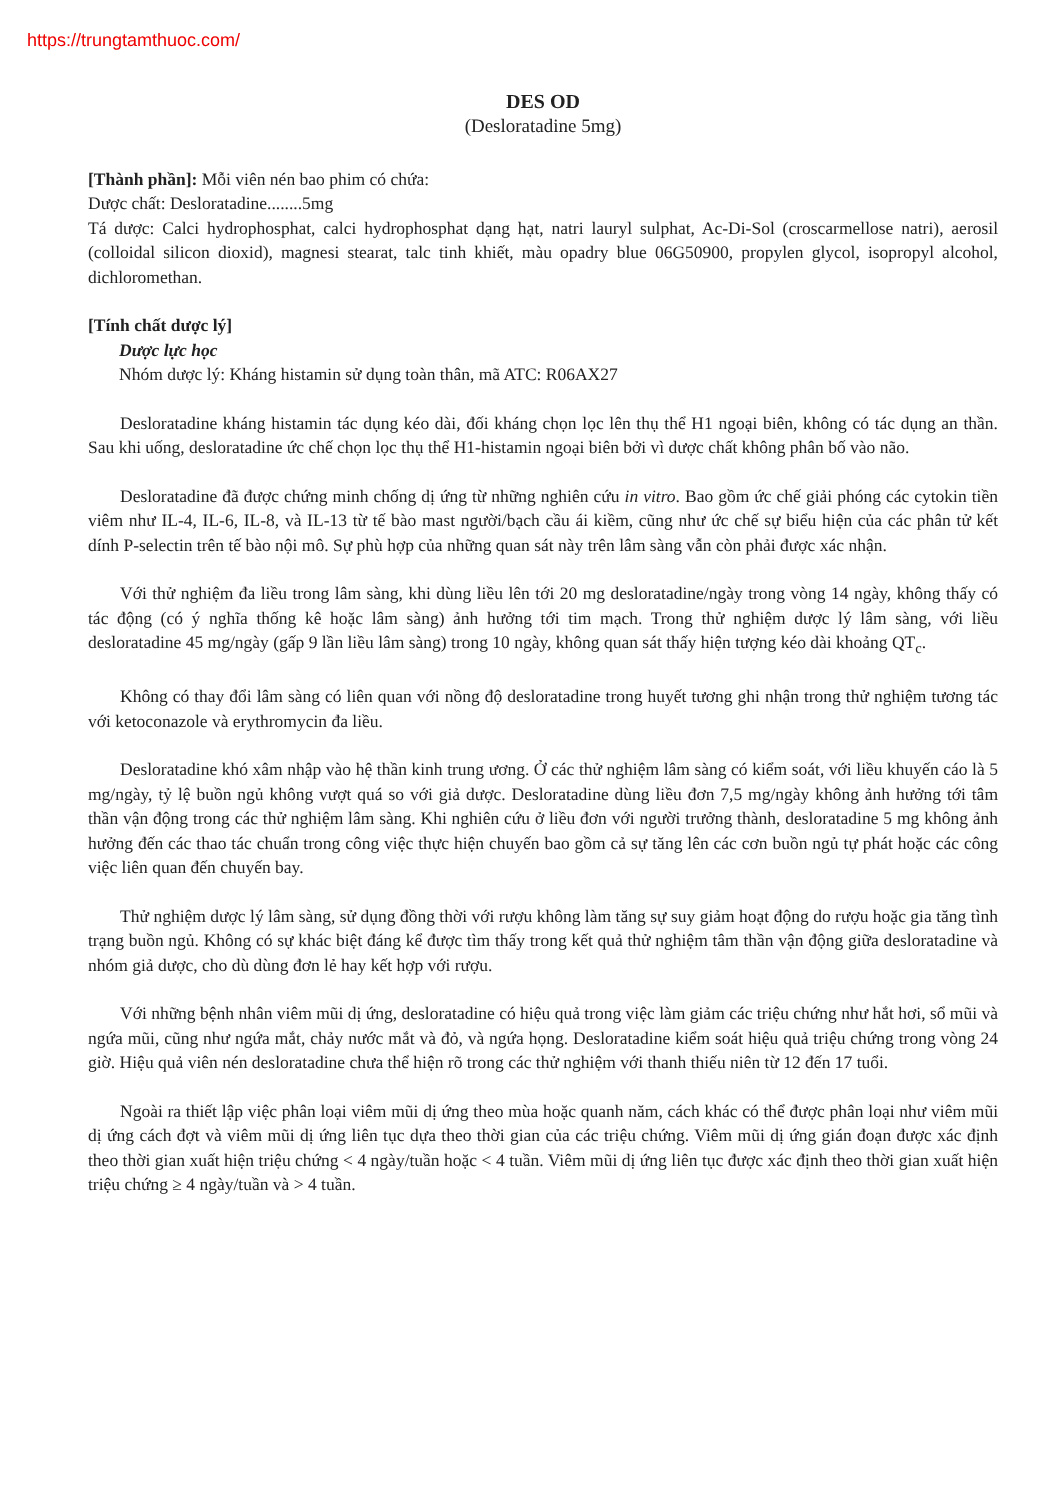https://trungtamthuoc.com/
DES OD
(Desloratadine 5mg)
[Thành phần]: Mỗi viên nén bao phim có chứa:
Dược chất: Desloratadine........5mg
Tá dược: Calci hydrophosphat, calci hydrophosphat dạng hạt, natri lauryl sulphat, Ac-Di-Sol (croscarmellose natri), aerosil (colloidal silicon dioxid), magnesi stearat, talc tinh khiết, màu opadry blue 06G50900, propylen glycol, isopropyl alcohol, dichloromethan.
[Tính chất dược lý]
Dược lực học
Nhóm dược lý: Kháng histamin sử dụng toàn thân, mã ATC: R06AX27
Desloratadine kháng histamin tác dụng kéo dài, đối kháng chọn lọc lên thụ thể H1 ngoại biên, không có tác dụng an thần. Sau khi uống, desloratadine ức chế chọn lọc thụ thể H1-histamin ngoại biên bởi vì dược chất không phân bố vào não.
Desloratadine đã được chứng minh chống dị ứng từ những nghiên cứu in vitro. Bao gồm ức chế giải phóng các cytokin tiền viêm như IL-4, IL-6, IL-8, và IL-13 từ tế bào mast người/bạch cầu ái kiềm, cũng như ức chế sự biểu hiện của các phân tử kết dính P-selectin trên tế bào nội mô. Sự phù hợp của những quan sát này trên lâm sàng vẫn còn phải được xác nhận.
Với thử nghiệm đa liều trong lâm sàng, khi dùng liều lên tới 20 mg desloratadine/ngày trong vòng 14 ngày, không thấy có tác động (có ý nghĩa thống kê hoặc lâm sàng) ảnh hưởng tới tim mạch. Trong thử nghiệm dược lý lâm sàng, với liều desloratadine 45 mg/ngày (gấp 9 lần liều lâm sàng) trong 10 ngày, không quan sát thấy hiện tượng kéo dài khoảng QT<sub>c</sub>.
Không có thay đổi lâm sàng có liên quan với nồng độ desloratadine trong huyết tương ghi nhận trong thử nghiệm tương tác với ketoconazole và erythromycin đa liều.
Desloratadine khó xâm nhập vào hệ thần kinh trung ương. Ở các thử nghiệm lâm sàng có kiểm soát, với liều khuyến cáo là 5 mg/ngày, tỷ lệ buồn ngủ không vượt quá so với giả dược. Desloratadine dùng liều đơn 7,5 mg/ngày không ảnh hưởng tới tâm thần vận động trong các thử nghiệm lâm sàng. Khi nghiên cứu ở liều đơn với người trưởng thành, desloratadine 5 mg không ảnh hưởng đến các thao tác chuẩn trong công việc thực hiện chuyến bao gồm cả sự tăng lên các cơn buồn ngủ tự phát hoặc các công việc liên quan đến chuyến bay.
Thử nghiệm dược lý lâm sàng, sử dụng đồng thời với rượu không làm tăng sự suy giảm hoạt động do rượu hoặc gia tăng tình trạng buồn ngủ. Không có sự khác biệt đáng kể được tìm thấy trong kết quả thử nghiệm tâm thần vận động giữa desloratadine và nhóm giả dược, cho dù dùng đơn lẻ hay kết hợp với rượu.
Với những bệnh nhân viêm mũi dị ứng, desloratadine có hiệu quả trong việc làm giảm các triệu chứng như hắt hơi, sổ mũi và ngứa mũi, cũng như ngứa mắt, chảy nước mắt và đỏ, và ngứa họng. Desloratadine kiểm soát hiệu quả triệu chứng trong vòng 24 giờ. Hiệu quả viên nén desloratadine chưa thể hiện rõ trong các thử nghiệm với thanh thiếu niên từ 12 đến 17 tuổi.
Ngoài ra thiết lập việc phân loại viêm mũi dị ứng theo mùa hoặc quanh năm, cách khác có thể được phân loại như viêm mũi dị ứng cách đợt và viêm mũi dị ứng liên tục dựa theo thời gian của các triệu chứng. Viêm mũi dị ứng gián đoạn được xác định theo thời gian xuất hiện triệu chứng < 4 ngày/tuần hoặc < 4 tuần. Viêm mũi dị ứng liên tục được xác định theo thời gian xuất hiện triệu chứng ≥ 4 ngày/tuần và > 4 tuần.